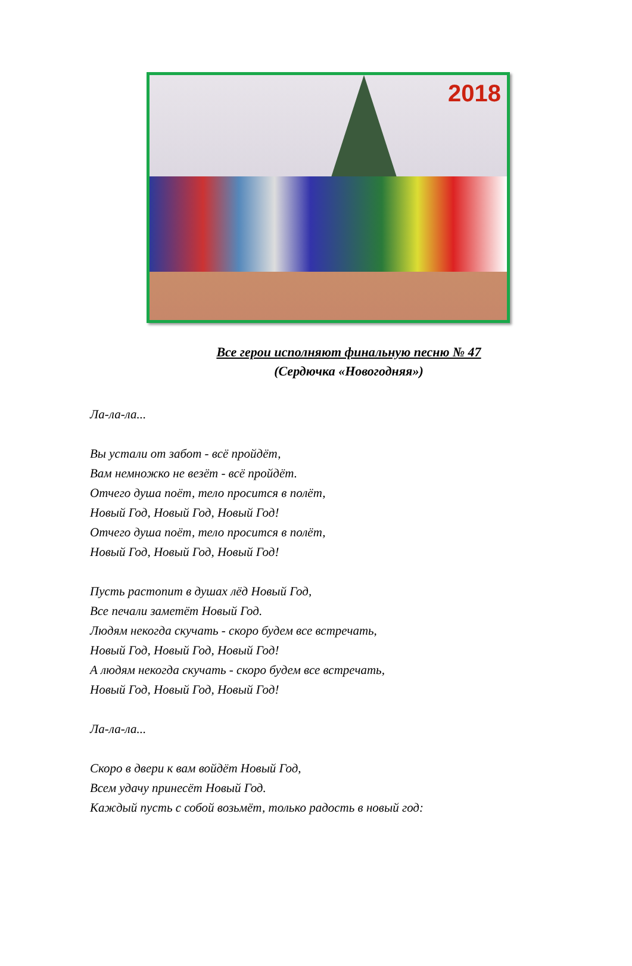2018
Все герои исполняют финальную песню № 47
(Сердючка «Новогодняя»)
Ла-ла-ла...
Вы устали от забот - всё пройдёт,
Вам немножко не везёт - всё пройдёт.
Отчего душа поёт, тело просится в полёт,
Новый Год, Новый Год, Новый Год!
Отчего душа поёт, тело просится в полёт,
Новый Год, Новый Год, Новый Год!
Пусть растопит в душах лёд Новый Год,
Все печали заметёт Новый Год.
Людям некогда скучать - скоро будем все встречать,
Новый Год, Новый Год, Новый Год!
А людям некогда скучать - скоро будем все встречать,
Новый Год, Новый Год, Новый Год!
Ла-ла-ла...
Скоро в двери к вам войдёт Новый Год,
Всем удачу принесёт Новый Год.
Каждый пусть с собой возьмёт, только радость в новый год: